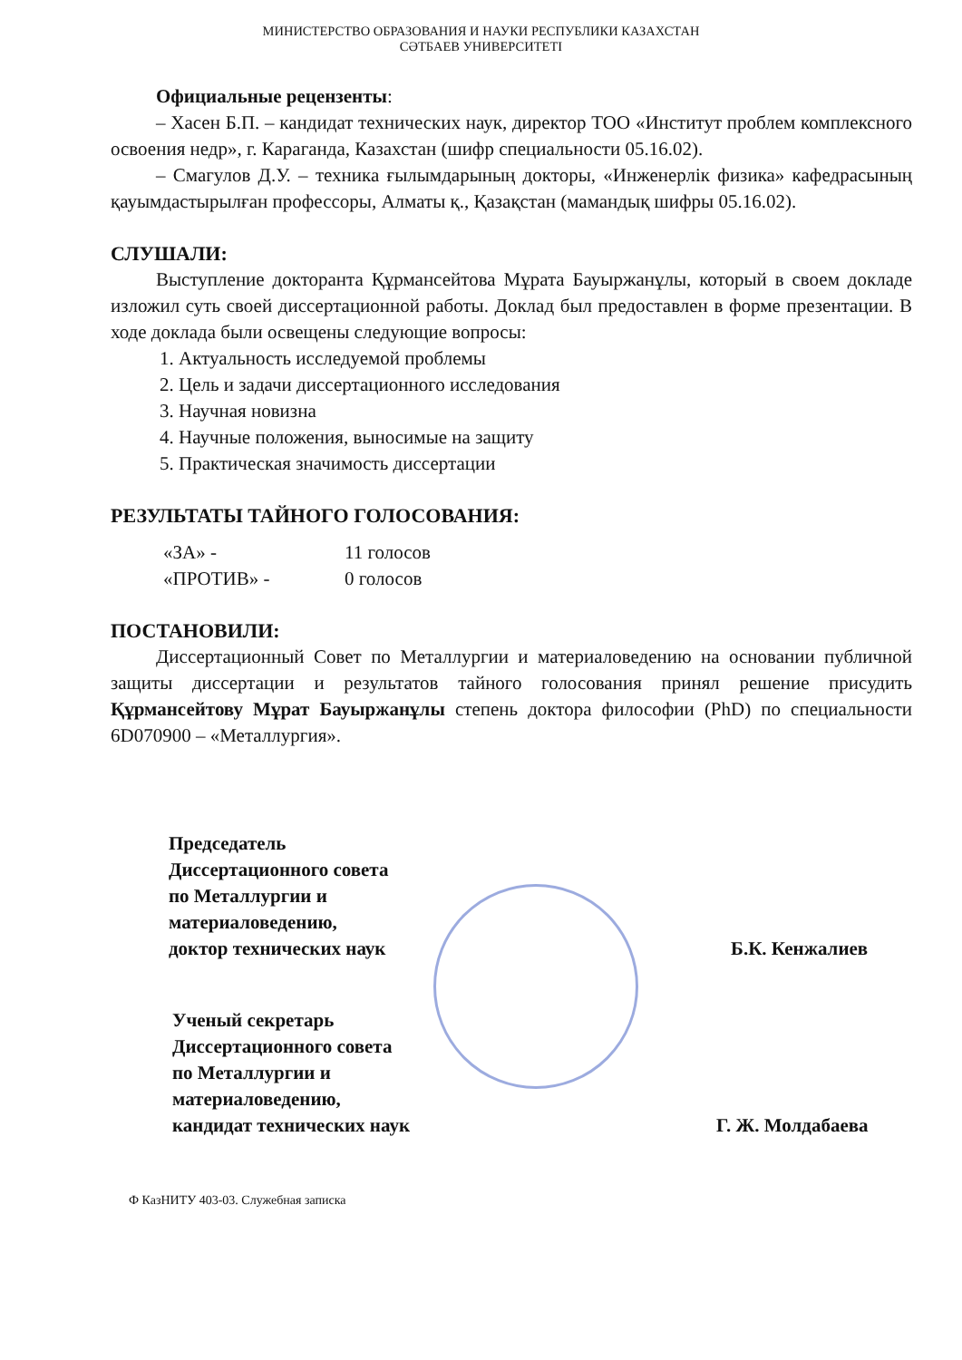МИНИСТЕРСТВО ОБРАЗОВАНИЯ И НАУКИ РЕСПУБЛИКИ КАЗАХСТАН
СӘТБАЕВ УНИВЕРСИТЕТІ
Официальные рецензенты:
– Хасен Б.П. – кандидат технических наук, директор ТОО «Институт проблем комплексного освоения недр», г. Караганда, Казахстан (шифр специальности 05.16.02).
– Смагулов Д.У. – техника ғылымдарының докторы, «Инженерлік физика» кафедрасының қауымдастырылған профессоры, Алматы қ., Қазақстан (мамандық шифры 05.16.02).
СЛУШАЛИ:
Выступление докторанта Құрмансейтова Мұрата Бауыржанұлы, который в своем докладе изложил суть своей диссертационной работы. Доклад был предоставлен в форме презентации. В ходе доклада были освещены следующие вопросы:
1. Актуальность исследуемой проблемы
2. Цель и задачи диссертационного исследования
3. Научная новизна
4. Научные положения, выносимые на защиту
5. Практическая значимость диссертации
РЕЗУЛЬТАТЫ ТАЙНОГО ГОЛОСОВАНИЯ:
«ЗА» - 11 голосов
«ПРОТИВ» - 0 голосов
ПОСТАНОВИЛИ:
Диссертационный Совет по Металлургии и материаловедению на основании публичной защиты диссертации и результатов тайного голосования принял решение присудить Құрмансейтову Мұрат Бауыржанұлы степень доктора философии (PhD) по специальности 6D070900 – «Металлургия».
Председатель
Диссертационного совета
по Металлургии и
материаловедению,
доктор технических наук
Б.К. Кенжалиев
Ученый секретарь
Диссертационного совета
по Металлургии и
материаловедению,
кандидат технических наук
Г. Ж. Молдабаева
Ф КазНИТУ 403-03. Служебная записка